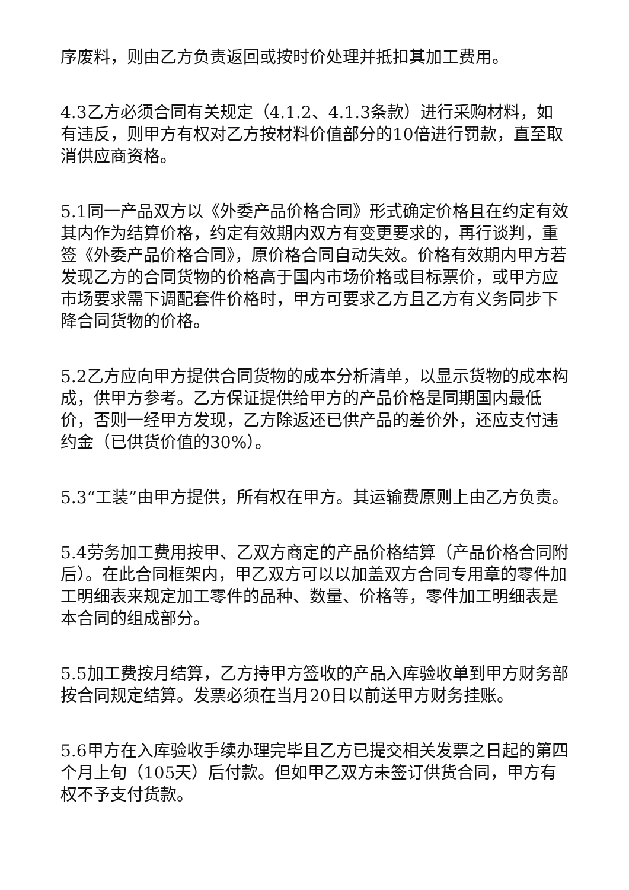序废料，则由乙方负责返回或按时价处理并抵扣其加工费用。
4.3乙方必须合同有关规定（4.1.2、4.1.3条款）进行采购材料，如有违反，则甲方有权对乙方按材料价值部分的10倍进行罚款，直至取消供应商资格。
5.1同一产品双方以《外委产品价格合同》形式确定价格且在约定有效其内作为结算价格，约定有效期内双方有变更要求的，再行谈判，重签《外委产品价格合同》，原价格合同自动失效。价格有效期内甲方若发现乙方的合同货物的价格高于国内市场价格或目标票价，或甲方应市场要求需下调配套件价格时，甲方可要求乙方且乙方有义务同步下降合同货物的价格。
5.2乙方应向甲方提供合同货物的成本分析清单，以显示货物的成本构成，供甲方参考。乙方保证提供给甲方的产品价格是同期国内最低价，否则一经甲方发现，乙方除返还已供产品的差价外，还应支付违约金（已供货价值的30%）。
5.3“工装”由甲方提供，所有权在甲方。其运输费原则上由乙方负责。
5.4劳务加工费用按甲、乙双方商定的产品价格结算（产品价格合同附后）。在此合同框架内，甲乙双方可以以加盖双方合同专用章的零件加工明细表来规定加工零件的品种、数量、价格等，零件加工明细表是本合同的组成部分。
5.5加工费按月结算，乙方持甲方签收的产品入库验收单到甲方财务部按合同规定结算。发票必须在当月20日以前送甲方财务挂账。
5.6甲方在入库验收手续办理完毕且乙方已提交相关发票之日起的第四个月上旬（105天）后付款。但如甲乙双方未签订供货合同，甲方有权不予支付货款。